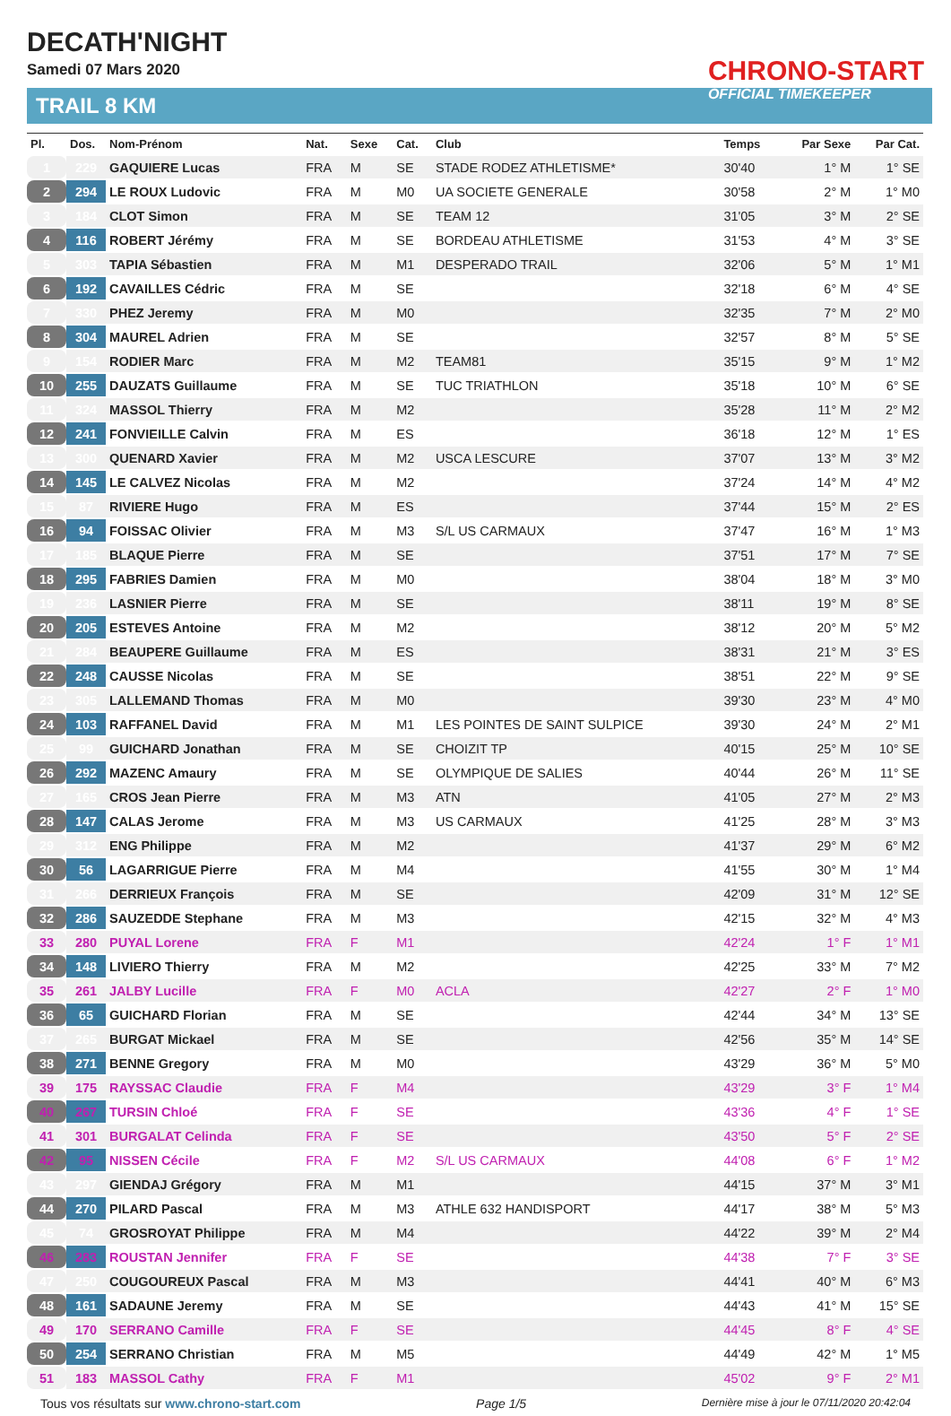DECATH'NIGHT
Samedi 07 Mars 2020
TRAIL 8 KM
CHRONO-START
OFFICIAL TIMEKEEPER
| Pl. | Dos. | Nom-Prénom | Nat. | Sexe | Cat. | Club | Temps | Par Sexe | Par Cat. |
| --- | --- | --- | --- | --- | --- | --- | --- | --- | --- |
| 1 | 229 | GAQUIERE Lucas | FRA | M | SE | STADE RODEZ ATHLETISME* | 30'40 | 1° M | 1° SE |
| 2 | 294 | LE ROUX Ludovic | FRA | M | M0 | UA SOCIETE GENERALE | 30'58 | 2° M | 1° M0 |
| 3 | 184 | CLOT Simon | FRA | M | SE | TEAM 12 | 31'05 | 3° M | 2° SE |
| 4 | 116 | ROBERT Jérémy | FRA | M | SE | BORDEAU ATHLETISME | 31'53 | 4° M | 3° SE |
| 5 | 303 | TAPIA Sébastien | FRA | M | M1 | DESPERADO TRAIL | 32'06 | 5° M | 1° M1 |
| 6 | 192 | CAVAILLES Cédric | FRA | M | SE | | 32'18 | 6° M | 4° SE |
| 7 | 330 | PHEZ Jeremy | FRA | M | M0 | | 32'35 | 7° M | 2° M0 |
| 8 | 304 | MAUREL Adrien | FRA | M | SE | | 32'57 | 8° M | 5° SE |
| 9 | 154 | RODIER Marc | FRA | M | M2 | TEAM81 | 35'15 | 9° M | 1° M2 |
| 10 | 255 | DAUZATS Guillaume | FRA | M | SE | TUC TRIATHLON | 35'18 | 10° M | 6° SE |
| 11 | 324 | MASSOL Thierry | FRA | M | M2 | | 35'28 | 11° M | 2° M2 |
| 12 | 241 | FONVIEILLE Calvin | FRA | M | ES | | 36'18 | 12° M | 1° ES |
| 13 | 300 | QUENARD Xavier | FRA | M | M2 | USCA LESCURE | 37'07 | 13° M | 3° M2 |
| 14 | 145 | LE CALVEZ Nicolas | FRA | M | M2 | | 37'24 | 14° M | 4° M2 |
| 15 | 87 | RIVIERE Hugo | FRA | M | ES | | 37'44 | 15° M | 2° ES |
| 16 | 94 | FOISSAC Olivier | FRA | M | M3 | S/L US CARMAUX | 37'47 | 16° M | 1° M3 |
| 17 | 185 | BLAQUE Pierre | FRA | M | SE | | 37'51 | 17° M | 7° SE |
| 18 | 295 | FABRIES Damien | FRA | M | M0 | | 38'04 | 18° M | 3° M0 |
| 19 | 236 | LASNIER Pierre | FRA | M | SE | | 38'11 | 19° M | 8° SE |
| 20 | 205 | ESTEVES Antoine | FRA | M | M2 | | 38'12 | 20° M | 5° M2 |
| 21 | 284 | BEAUPERE Guillaume | FRA | M | ES | | 38'31 | 21° M | 3° ES |
| 22 | 248 | CAUSSE Nicolas | FRA | M | SE | | 38'51 | 22° M | 9° SE |
| 23 | 305 | LALLEMAND Thomas | FRA | M | M0 | | 39'30 | 23° M | 4° M0 |
| 24 | 103 | RAFFANEL David | FRA | M | M1 | LES POINTES DE SAINT SULPICE | 39'30 | 24° M | 2° M1 |
| 25 | 99 | GUICHARD Jonathan | FRA | M | SE | CHOIZIT TP | 40'15 | 25° M | 10° SE |
| 26 | 292 | MAZENC Amaury | FRA | M | SE | OLYMPIQUE DE SALIES | 40'44 | 26° M | 11° SE |
| 27 | 165 | CROS Jean Pierre | FRA | M | M3 | ATN | 41'05 | 27° M | 2° M3 |
| 28 | 147 | CALAS Jerome | FRA | M | M3 | US CARMAUX | 41'25 | 28° M | 3° M3 |
| 29 | 312 | ENG Philippe | FRA | M | M2 | | 41'37 | 29° M | 6° M2 |
| 30 | 56 | LAGARRIGUE Pierre | FRA | M | M4 | | 41'55 | 30° M | 1° M4 |
| 31 | 266 | DERRIEUX François | FRA | M | SE | | 42'09 | 31° M | 12° SE |
| 32 | 286 | SAUZEDDE Stephane | FRA | M | M3 | | 42'15 | 32° M | 4° M3 |
| 33 | 280 | PUYAL Lorene | FRA | F | M1 | | 42'24 | 1° F | 1° M1 |
| 34 | 148 | LIVIERO Thierry | FRA | M | M2 | | 42'25 | 33° M | 7° M2 |
| 35 | 261 | JALBY Lucille | FRA | F | M0 | ACLA | 42'27 | 2° F | 1° M0 |
| 36 | 65 | GUICHARD Florian | FRA | M | SE | | 42'44 | 34° M | 13° SE |
| 37 | 265 | BURGAT Mickael | FRA | M | SE | | 42'56 | 35° M | 14° SE |
| 38 | 271 | BENNE Gregory | FRA | M | M0 | | 43'29 | 36° M | 5° M0 |
| 39 | 175 | RAYSSAC Claudie | FRA | F | M4 | | 43'29 | 3° F | 1° M4 |
| 40 | 267 | TURSIN Chloé | FRA | F | SE | | 43'36 | 4° F | 1° SE |
| 41 | 301 | BURGALAT Celinda | FRA | F | SE | | 43'50 | 5° F | 2° SE |
| 42 | 95 | NISSEN Cécile | FRA | F | M2 | S/L US CARMAUX | 44'08 | 6° F | 1° M2 |
| 43 | 297 | GIENDAJ Grégory | FRA | M | M1 | | 44'15 | 37° M | 3° M1 |
| 44 | 270 | PILARD Pascal | FRA | M | M3 | ATHLE 632 HANDISPORT | 44'17 | 38° M | 5° M3 |
| 45 | 74 | GROSROYAT Philippe | FRA | M | M4 | | 44'22 | 39° M | 2° M4 |
| 46 | 283 | ROUSTAN Jennifer | FRA | F | SE | | 44'38 | 7° F | 3° SE |
| 47 | 250 | COUGOUREUX Pascal | FRA | M | M3 | | 44'41 | 40° M | 6° M3 |
| 48 | 161 | SADAUNE Jeremy | FRA | M | SE | | 44'43 | 41° M | 15° SE |
| 49 | 170 | SERRANO Camille | FRA | F | SE | | 44'45 | 8° F | 4° SE |
| 50 | 254 | SERRANO Christian | FRA | M | M5 | | 44'49 | 42° M | 1° M5 |
| 51 | 183 | MASSOL Cathy | FRA | F | M1 | | 45'02 | 9° F | 2° M1 |
Tous vos résultats sur www.chrono-start.com Page 1/5 Dernière mise à jour le 07/11/2020 20:42:04